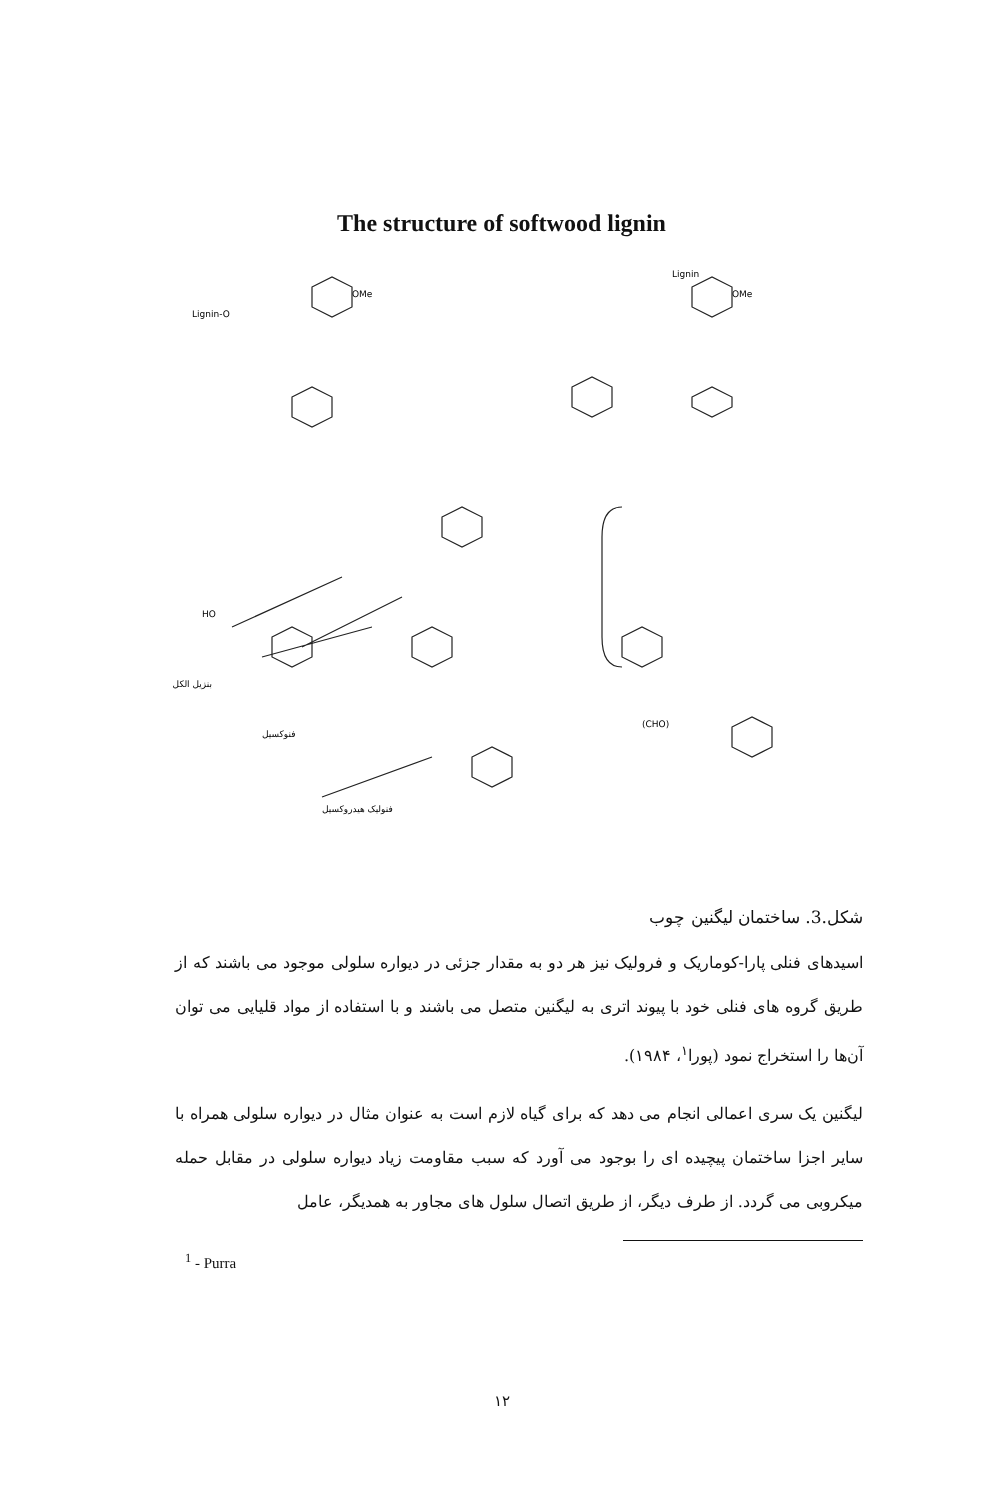The structure of softwood lignin
HO
OMe
OMe
بنزيل الكل
فنوكسيل
فنوليک هيدروکسيل
(CHO)
Lignin-O
Lignin
شکل.3. ساختمان لیگنین چوب
اسیدهای فنلی پارا-کوماریک و فرولیک نیز هر دو به مقدار جزئی در دیواره سلولی موجود می باشند که از طریق گروه های فنلی خود با پیوند اتری به لیگنین متصل می باشند و با استفاده از مواد قلیایی می توان آن‌ها را استخراج نمود (پورا<sup>۱</sup>، ۱۹۸۴).
لیگنین یک سری اعمالی انجام می دهد که برای گیاه لازم است به عنوان مثال در دیواره سلولی همراه با سایر اجزا ساختمان پیچیده ای را بوجود می آورد که سبب مقاومت زیاد دیواره سلولی در مقابل حمله میکروبی می گردد. از طرف دیگر، از طریق اتصال سلول های مجاور به همدیگر، عامل
<sup>1</sup> - Purra
۱۲